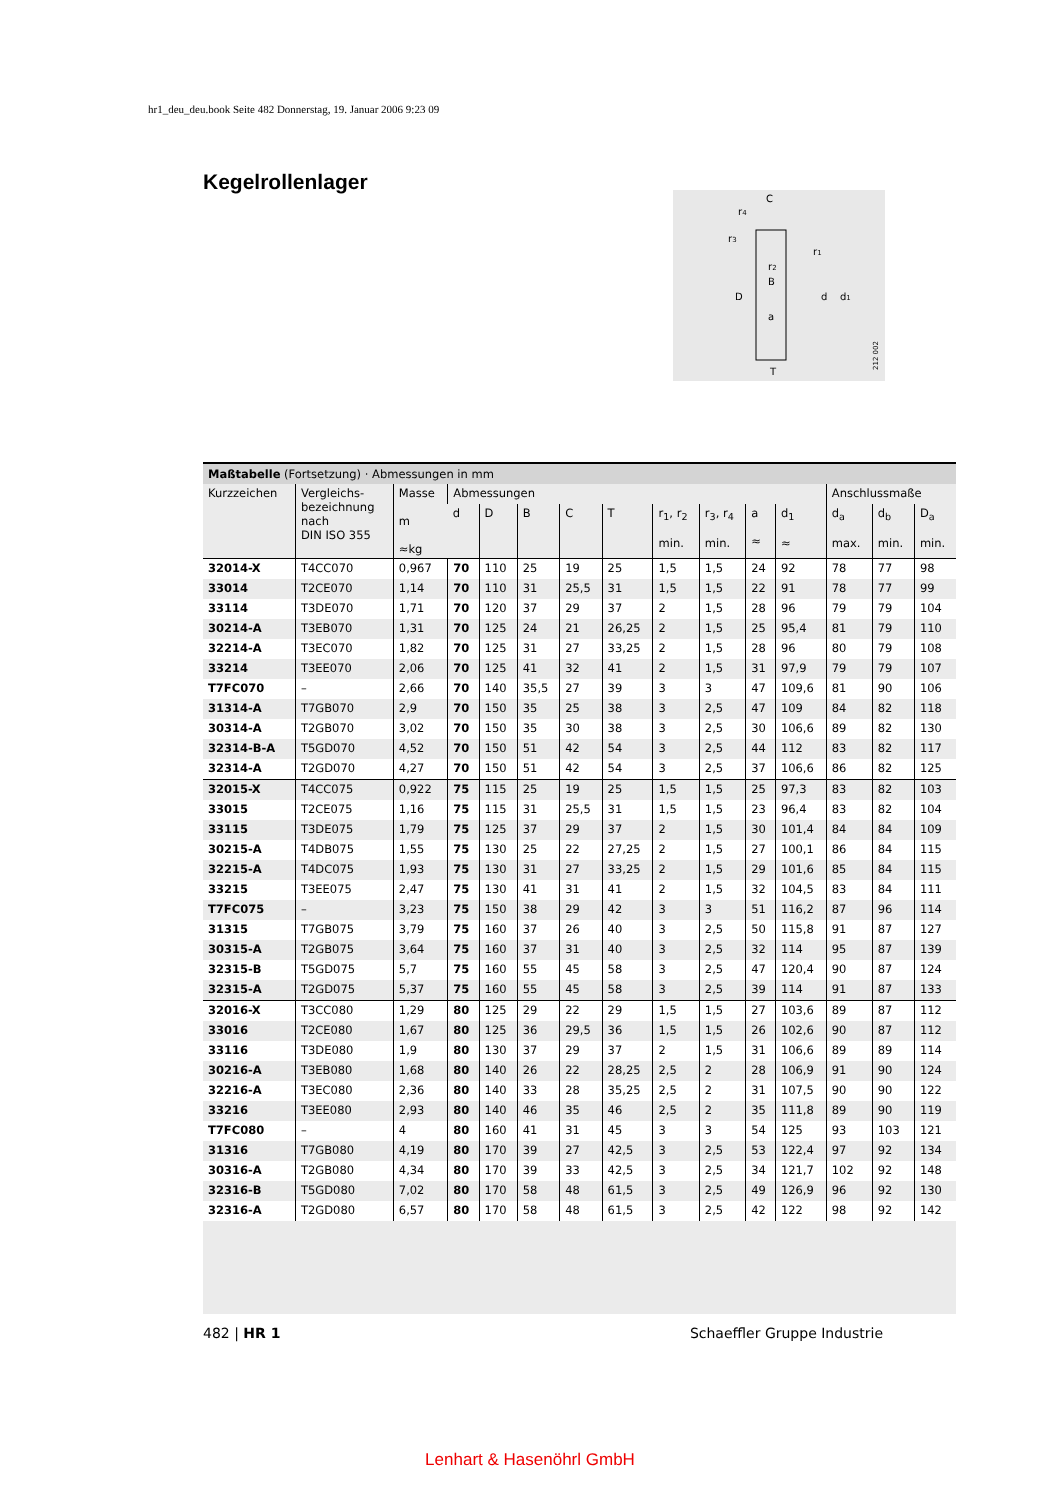hr1_deu_deu.book Seite 482 Donnerstag, 19. Januar 2006 9:23 09
Kegelrollenlager
C
D
d
d1
B
a
T
r4
r3
r1
r2
212 002
Maßtabelle (Fortsetzung) · Abmessungen in mm
| Kurzzeichen | Vergleichs- bezeichnung nach DIN ISO 355 | Masse m ≈kg | Abmessungen | | | | | | | | | Anschlussmaße | | |
| --- | --- | --- | --- | --- | --- | --- | --- | --- | --- | --- | --- | --- | --- | --- |
| | | | d | D | B | C | T | r<sub>1</sub>, r<sub>2</sub> min. | r<sub>3</sub>, r<sub>4</sub> min. | a ≈ | d<sub>1</sub> ≈ | d<sub>a</sub> max. | d<sub>b</sub> min. | D<sub>a</sub> min. |
| 32014-X | T4CC070 | 0,967 | 70 | 110 | 25 | 19 | 25 | 1,5 | 1,5 | 24 | 92 | 78 | 77 | 98 |
| 33014 | T2CE070 | 1,14 | 70 | 110 | 31 | 25,5 | 31 | 1,5 | 1,5 | 22 | 91 | 78 | 77 | 99 |
| 33114 | T3DE070 | 1,71 | 70 | 120 | 37 | 29 | 37 | 2 | 1,5 | 28 | 96 | 79 | 79 | 104 |
| 30214-A | T3EB070 | 1,31 | 70 | 125 | 24 | 21 | 26,25 | 2 | 1,5 | 25 | 95,4 | 81 | 79 | 110 |
| 32214-A | T3EC070 | 1,82 | 70 | 125 | 31 | 27 | 33,25 | 2 | 1,5 | 28 | 96 | 80 | 79 | 108 |
| 33214 | T3EE070 | 2,06 | 70 | 125 | 41 | 32 | 41 | 2 | 1,5 | 31 | 97,9 | 79 | 79 | 107 |
| T7FC070 | – | 2,66 | 70 | 140 | 35,5 | 27 | 39 | 3 | 3 | 47 | 109,6 | 81 | 90 | 106 |
| 31314-A | T7GB070 | 2,9 | 70 | 150 | 35 | 25 | 38 | 3 | 2,5 | 47 | 109 | 84 | 82 | 118 |
| 30314-A | T2GB070 | 3,02 | 70 | 150 | 35 | 30 | 38 | 3 | 2,5 | 30 | 106,6 | 89 | 82 | 130 |
| 32314-B-A | T5GD070 | 4,52 | 70 | 150 | 51 | 42 | 54 | 3 | 2,5 | 44 | 112 | 83 | 82 | 117 |
| 32314-A | T2GD070 | 4,27 | 70 | 150 | 51 | 42 | 54 | 3 | 2,5 | 37 | 106,6 | 86 | 82 | 125 |
| 32015-X | T4CC075 | 0,922 | 75 | 115 | 25 | 19 | 25 | 1,5 | 1,5 | 25 | 97,3 | 83 | 82 | 103 |
| 33015 | T2CE075 | 1,16 | 75 | 115 | 31 | 25,5 | 31 | 1,5 | 1,5 | 23 | 96,4 | 83 | 82 | 104 |
| 33115 | T3DE075 | 1,79 | 75 | 125 | 37 | 29 | 37 | 2 | 1,5 | 30 | 101,4 | 84 | 84 | 109 |
| 30215-A | T4DB075 | 1,55 | 75 | 130 | 25 | 22 | 27,25 | 2 | 1,5 | 27 | 100,1 | 86 | 84 | 115 |
| 32215-A | T4DC075 | 1,93 | 75 | 130 | 31 | 27 | 33,25 | 2 | 1,5 | 29 | 101,6 | 85 | 84 | 115 |
| 33215 | T3EE075 | 2,47 | 75 | 130 | 41 | 31 | 41 | 2 | 1,5 | 32 | 104,5 | 83 | 84 | 111 |
| T7FC075 | – | 3,23 | 75 | 150 | 38 | 29 | 42 | 3 | 3 | 51 | 116,2 | 87 | 96 | 114 |
| 31315 | T7GB075 | 3,79 | 75 | 160 | 37 | 26 | 40 | 3 | 2,5 | 50 | 115,8 | 91 | 87 | 127 |
| 30315-A | T2GB075 | 3,64 | 75 | 160 | 37 | 31 | 40 | 3 | 2,5 | 32 | 114 | 95 | 87 | 139 |
| 32315-B | T5GD075 | 5,7 | 75 | 160 | 55 | 45 | 58 | 3 | 2,5 | 47 | 120,4 | 90 | 87 | 124 |
| 32315-A | T2GD075 | 5,37 | 75 | 160 | 55 | 45 | 58 | 3 | 2,5 | 39 | 114 | 91 | 87 | 133 |
| 32016-X | T3CC080 | 1,29 | 80 | 125 | 29 | 22 | 29 | 1,5 | 1,5 | 27 | 103,6 | 89 | 87 | 112 |
| 33016 | T2CE080 | 1,67 | 80 | 125 | 36 | 29,5 | 36 | 1,5 | 1,5 | 26 | 102,6 | 90 | 87 | 112 |
| 33116 | T3DE080 | 1,9 | 80 | 130 | 37 | 29 | 37 | 2 | 1,5 | 31 | 106,6 | 89 | 89 | 114 |
| 30216-A | T3EB080 | 1,68 | 80 | 140 | 26 | 22 | 28,25 | 2,5 | 2 | 28 | 106,9 | 91 | 90 | 124 |
| 32216-A | T3EC080 | 2,36 | 80 | 140 | 33 | 28 | 35,25 | 2,5 | 2 | 31 | 107,5 | 90 | 90 | 122 |
| 33216 | T3EE080 | 2,93 | 80 | 140 | 46 | 35 | 46 | 2,5 | 2 | 35 | 111,8 | 89 | 90 | 119 |
| T7FC080 | – | 4 | 80 | 160 | 41 | 31 | 45 | 3 | 3 | 54 | 125 | 93 | 103 | 121 |
| 31316 | T7GB080 | 4,19 | 80 | 170 | 39 | 27 | 42,5 | 3 | 2,5 | 53 | 122,4 | 97 | 92 | 134 |
| 30316-A | T2GB080 | 4,34 | 80 | 170 | 39 | 33 | 42,5 | 3 | 2,5 | 34 | 121,7 | 102 | 92 | 148 |
| 32316-B | T5GD080 | 7,02 | 80 | 170 | 58 | 48 | 61,5 | 3 | 2,5 | 49 | 126,9 | 96 | 92 | 130 |
| 32316-A | T2GD080 | 6,57 | 80 | 170 | 58 | 48 | 61,5 | 3 | 2,5 | 42 | 122 | 98 | 92 | 142 |
482 | HR 1 Schaeffler Gruppe Industrie
Lenhart & Hasenöhrl GmbH